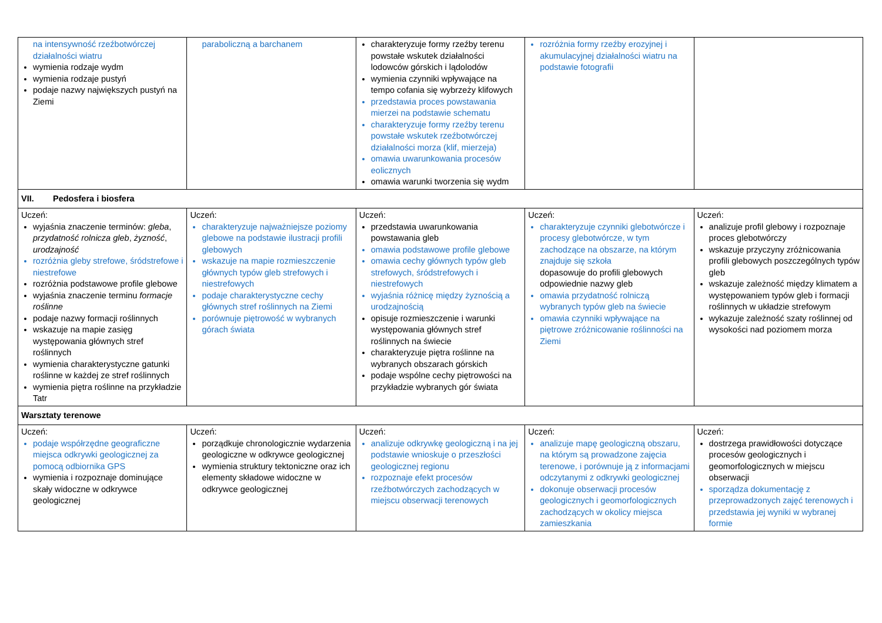| na intensywność rzeźbotwórczej działalności wiatru wymienia rodzaje wydm wymienia rodzaje pustyń podaje nazwy największych pustyń na Ziemi | paraboliczną a barchanem | charakteryzuje formy rzeźby terenu powstałe wskutek działalności lodowców górskich i lądolodów wymienia czynniki wpływające na tempo cofania się wybrzeży klifowych przedstawia proces powstawania mierzei na podstawie schematu charakteryzuje formy rzeźby terenu powstałe wskutek rzeźbotwórczej działalności morza (klif, mierzeja) omawia uwarunkowania procesów eolicznych omawia warunki tworzenia się wydm | rozróżnia formy rzeźby erozyjnej i akumulacyjnej działalności wiatru na podstawie fotografii | |
| VII. Pedosfera i biosfera | | | | |
| Uczeń: wyjaśnia znaczenie terminów: gleba , przydatność rolnicza gleb , żyzność , urodzajność rozróżnia gleby strefowe, śródstrefowe i niestrefowe rozróżnia podstawowe profile glebowe wyjaśnia znaczenie terminu formacje roślinne podaje nazwy formacji roślinnych wskazuje na mapie zasięg występowania głównych stref roślinnych wymienia charakterystyczne gatunki roślinne w każdej ze stref roślinnych wymienia piętra roślinne na przykładzie Tatr | Uczeń: charakteryzuje najważniejsze poziomy glebowe na podstawie ilustracji profili glebowych wskazuje na mapie rozmieszczenie głównych typów gleb strefowych i niestrefowych podaje charakterystyczne cechy głównych stref roślinnych na Ziemi porównuje piętrowość w wybranych górach świata | Uczeń: przedstawia uwarunkowania powstawania gleb omawia podstawowe profile glebowe omawia cechy głównych typów gleb strefowych, śródstrefowych i niestrefowych wyjaśnia różnicę między żyznością a urodzajnością opisuje rozmieszczenie i warunki występowania głównych stref roślinnych na świecie charakteryzuje piętra roślinne na wybranych obszarach górskich podaje wspólne cechy piętrowości na przykładzie wybranych gór świata | Uczeń: charakteryzuje czynniki glebotwórcze i procesy glebotwórcze, w tym zachodzące na obszarze, na którym znajduje się szkoła dopasowuje do profili glebowych odpowiednie nazwy gleb omawia przydatność rolniczą wybranych typów gleb na świecie omawia czynniki wpływające na piętrowe zróżnicowanie roślinności na Ziemi | Uczeń: analizuje profil glebowy i rozpoznaje proces glebotwórczy wskazuje przyczyny zróżnicowania profili glebowych poszczególnych typów gleb wskazuje zależność między klimatem a występowaniem typów gleb i formacji roślinnych w układzie strefowym wykazuje zależność szaty roślinnej od wysokości nad poziomem morza |
| Warsztaty terenowe | | | | |
| Uczeń: podaje współrzędne geograficzne miejsca odkrywki geologicznej za pomocą odbiornika GPS wymienia i rozpoznaje dominujące skały widoczne w odkrywce geologicznej | Uczeń: porządkuje chronologicznie wydarzenia geologiczne w odkrywce geologicznej wymienia struktury tektoniczne oraz ich elementy składowe widoczne w odkrywce geologicznej | Uczeń: analizuje odkrywkę geologiczną i na jej podstawie wnioskuje o przeszłości geologicznej regionu rozpoznaje efekt procesów rzeźbotwórczych zachodzących w miejscu obserwacji terenowych | Uczeń: analizuje mapę geologiczną obszaru, na którym są prowadzone zajęcia terenowe, i porównuje ją z informacjami odczytanymi z odkrywki geologicznej dokonuje obserwacji procesów geologicznych i geomorfologicznych zachodzących w okolicy miejsca zamieszkania | Uczeń: dostrzega prawidłowości dotyczące procesów geologicznych i geomorfologicznych w miejscu obserwacji sporządza dokumentację z przeprowadzonych zajęć terenowych i przedstawia jej wyniki w wybranej formie |